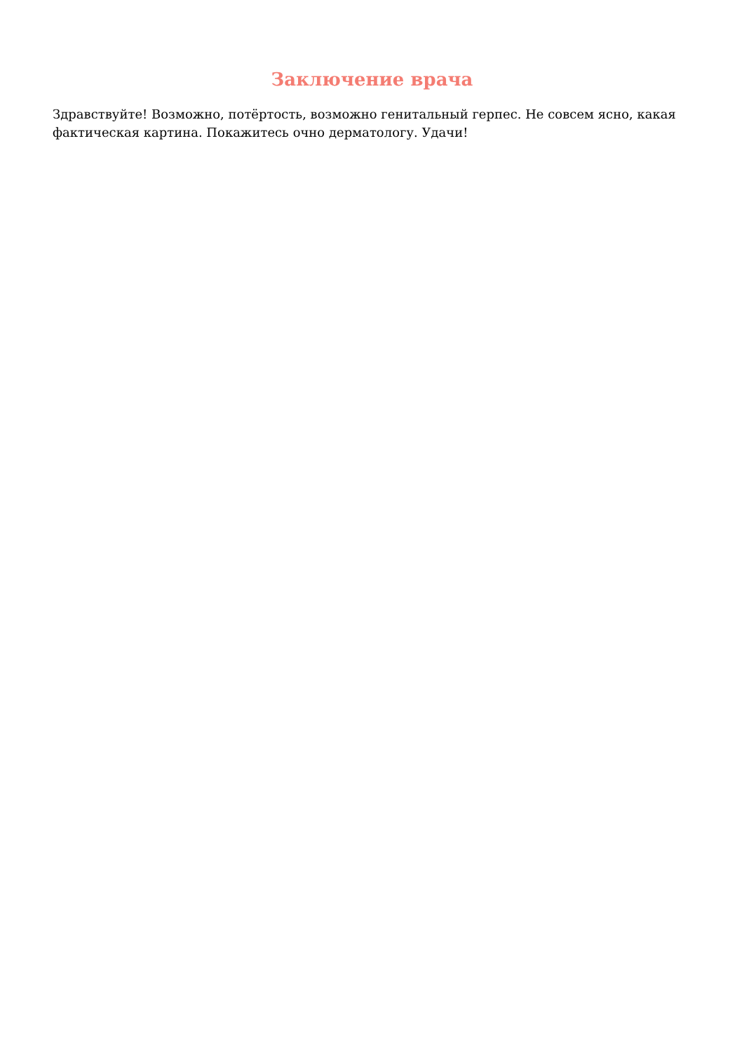Заключение врача
Здравствуйте! Возможно, потёртость, возможно генитальный герпес. Не совсем ясно, какая фактическая картина. Покажитесь очно дерматологу. Удачи!